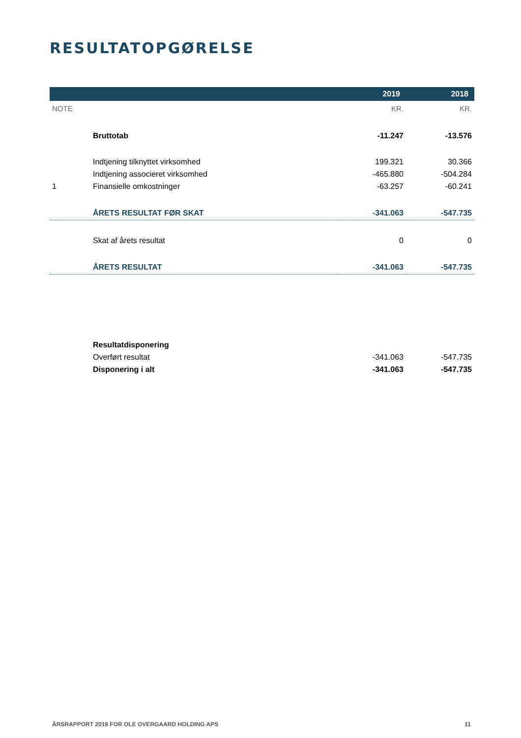RESULTATOPGØRELSE
| | | 2019 | 2018 |
| --- | --- | --- | --- |
| NOTE | | KR. | KR. |
| | Bruttotab | -11.247 | -13.576 |
| | Indtjening tilknyttet virksomhed | 199.321 | 30.366 |
| | Indtjening associeret virksomhed | -465.880 | -504.284 |
| 1 | Finansielle omkostninger | -63.257 | -60.241 |
| | ÅRETS RESULTAT FØR SKAT | -341.063 | -547.735 |
| | Skat af årets resultat | 0 | 0 |
| | ÅRETS RESULTAT | -341.063 | -547.735 |
| | Resultatdisponering | | |
| | Overført resultat | -341.063 | -547.735 |
| | Disponering i alt | -341.063 | -547.735 |
ÅRSRAPPORT 2019 FOR OLE OVERGAARD HOLDING APS 11